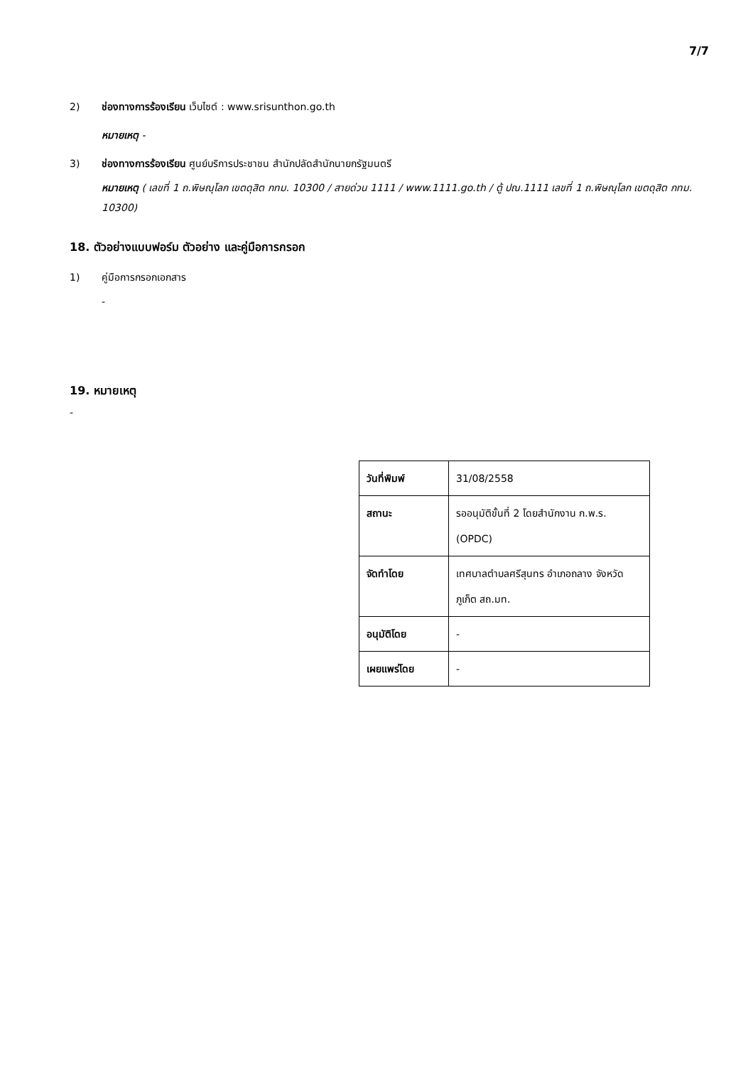7/7
2) ช่องทางการร้องเรียน เว็บไซต์ : www.srisunthon.go.th
หมายเหตุ -
3) ช่องทางการร้องเรียน ศูนย์บริการประชาชน สำนักปลัดสำนักนายกรัฐมนตรี
หมายเหตุ ( เลขที่ 1 ถ.พิษณุโลก เขตดุสิต กทม. 10300 / สายด่วน 1111 / www.1111.go.th / ตู้ ปณ.1111 เลขที่ 1 ถ.พิษณุโลก เขตดุสิต กทม. 10300)
18. ตัวอย่างแบบฟอร์ม ตัวอย่าง และคู่มือการกรอก
1) คู่มือการกรอกเอกสาร
-
19. หมายเหตุ
-
| วันที่พิมพ์ | 31/08/2558 |
| สถานะ | รออนุมัติขั้นที่ 2 โดยสำนักงาน ก.พ.ร. (OPDC) |
| จัดทำโดย | เทศบาลตำบลศรีสุนทร อำเภอถลาง จังหวัดภูเก็ต สถ.มท. |
| อนุมัติโดย | - |
| เผยแพร่โดย | - |